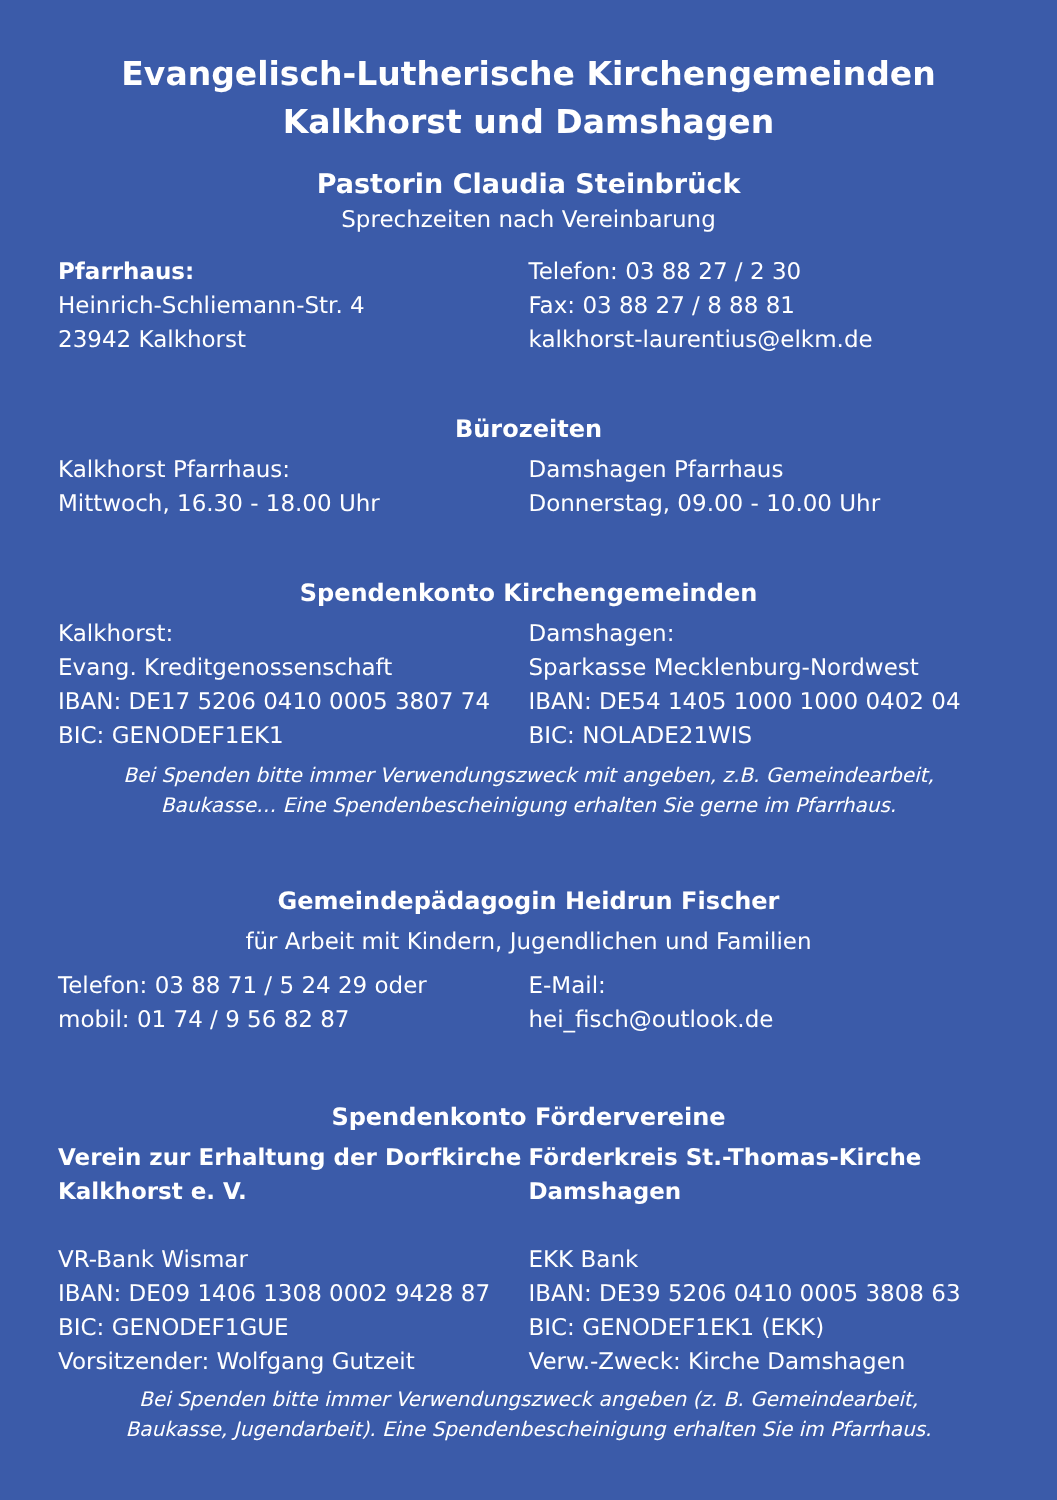Evangelisch-Lutherische Kirchengemeinden
Kalkhorst und Damshagen
Pastorin Claudia Steinbrück
Sprechzeiten nach Vereinbarung
Pfarrhaus:
Heinrich-Schliemann-Str. 4
23942 Kalkhorst
Telefon: 03 88 27 / 2 30
Fax: 03 88 27 / 8 88 81
kalkhorst-laurentius@elkm.de
Bürozeiten
Kalkhorst Pfarrhaus:
Mittwoch, 16.30 - 18.00 Uhr
Damshagen Pfarrhaus
Donnerstag, 09.00 - 10.00 Uhr
Spendenkonto Kirchengemeinden
Kalkhorst:
Evang. Kreditgenossenschaft
IBAN: DE17 5206 0410 0005 3807 74
BIC: GENODEF1EK1
Damshagen:
Sparkasse Mecklenburg-Nordwest
IBAN: DE54 1405 1000 1000 0402 04
BIC: NOLADE21WIS
Bei Spenden bitte immer Verwendungszweck mit angeben, z.B. Gemeindearbeit,
Baukasse… Eine Spendenbescheinigung erhalten Sie gerne im Pfarrhaus.
Gemeindepädagogin Heidrun Fischer
für Arbeit mit Kindern, Jugendlichen und Familien
Telefon: 03 88 71 / 5 24 29 oder
mobil: 01 74 / 9 56 82 87
E-Mail:
hei_fisch@outlook.de
Spendenkonto Fördervereine
Verein zur Erhaltung der Dorfkirche Kalkhorst e. V.
VR-Bank Wismar
IBAN: DE09 1406 1308 0002 9428 87
BIC: GENODEF1GUE
Vorsitzender: Wolfgang Gutzeit
Förderkreis St.-Thomas-Kirche Damshagen
EKK Bank
IBAN: DE39 5206 0410 0005 3808 63
BIC: GENODEF1EK1 (EKK)
Verw.-Zweck: Kirche Damshagen
Bei Spenden bitte immer Verwendungszweck angeben (z. B. Gemeindearbeit,
Baukasse, Jugendarbeit). Eine Spendenbescheinigung erhalten Sie im Pfarrhaus.